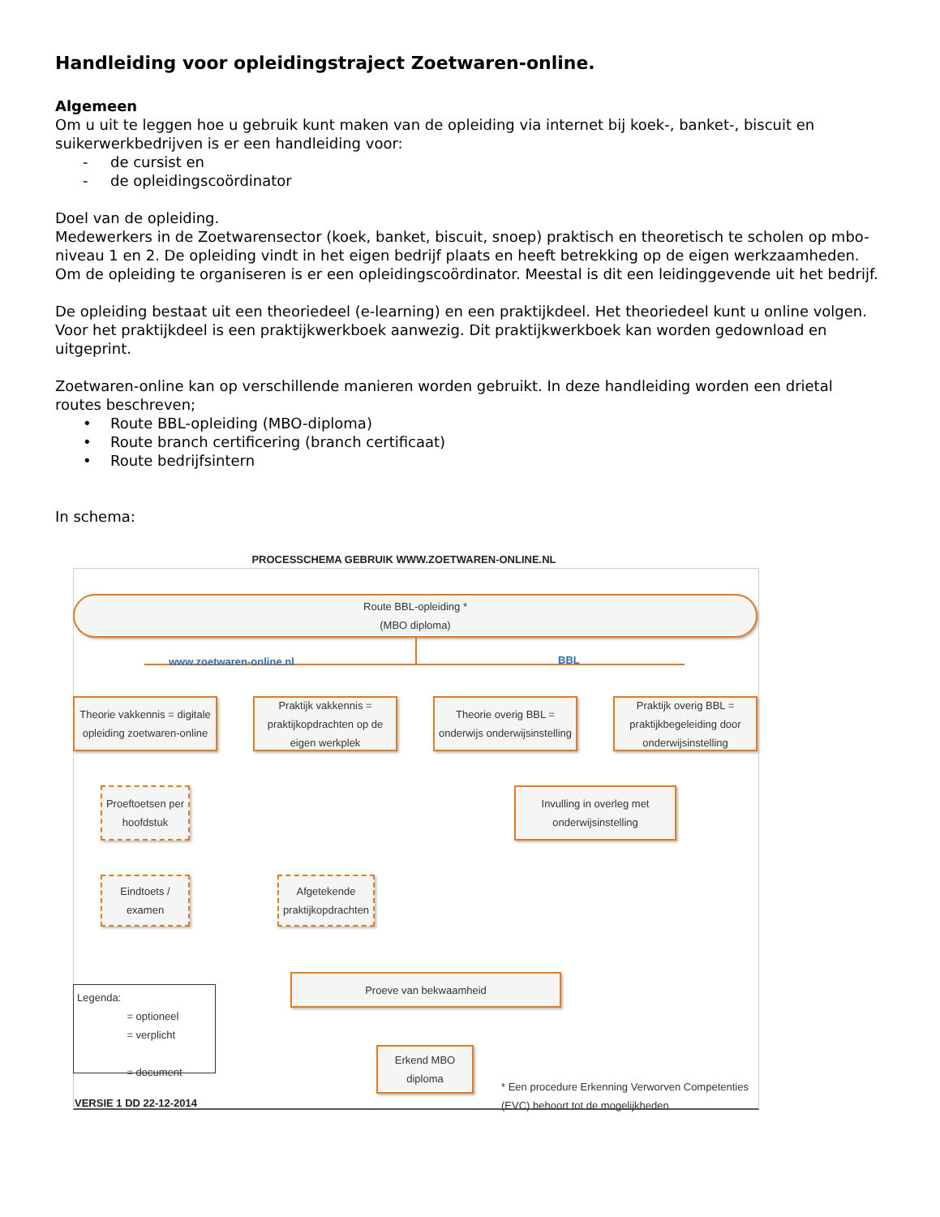Handleiding voor opleidingstraject Zoetwaren-online.
Algemeen
Om u uit te leggen hoe u gebruik kunt maken van de opleiding via internet bij koek-, banket-, biscuit en suikerwerkbedrijven is er een handleiding voor:
- de cursist en
- de opleidingscoördinator
Doel van de opleiding.
Medewerkers in de Zoetwarensector (koek, banket, biscuit, snoep) praktisch en theoretisch te scholen op mbo-niveau 1 en 2. De opleiding vindt in het eigen bedrijf plaats en heeft betrekking op de eigen werkzaamheden. Om de opleiding te organiseren is er een opleidingscoördinator. Meestal is dit een leidinggevende uit het bedrijf.
De opleiding bestaat uit een theoriedeel (e-learning) en een praktijkdeel. Het theoriedeel kunt u online volgen. Voor het praktijkdeel is een praktijkwerkboek aanwezig. Dit praktijkwerkboek kan worden gedownload en uitgeprint.
Zoetwaren-online kan op verschillende manieren worden gebruikt. In deze handleiding worden een drietal routes beschreven;
• Route BBL-opleiding (MBO-diploma)
• Route branch certificering (branch certificaat)
• Route bedrijfsintern
In schema:
PROCESSCHEMA GEBRUIK WWW.ZOETWAREN-ONLINE.NL
Route BBL-opleiding *
(MBO diploma)
www.zoetwaren-online.nl BBL
Theorie vakkennis = digitale opleiding zoetwaren-online
Praktijk vakkennis = praktijkopdrachten op de eigen werkplek
Theorie overig BBL = onderwijs onderwijsinstelling
Praktijk overig BBL = praktijkbegeleiding door onderwijsinstelling
Proeftoetsen per hoofdstuk
Invulling in overleg met onderwijsinstelling
Eindtoets / examen
Afgetekende praktijkopdrachten
Proeve van bekwaamheid
Erkend MBO diploma
Legenda:
= optioneel
= verplicht
= document
VERSIE 1 DD 22-12-2014
* Een procedure Erkenning Verworven Competenties
(EVC) behoort tot de mogelijkheden